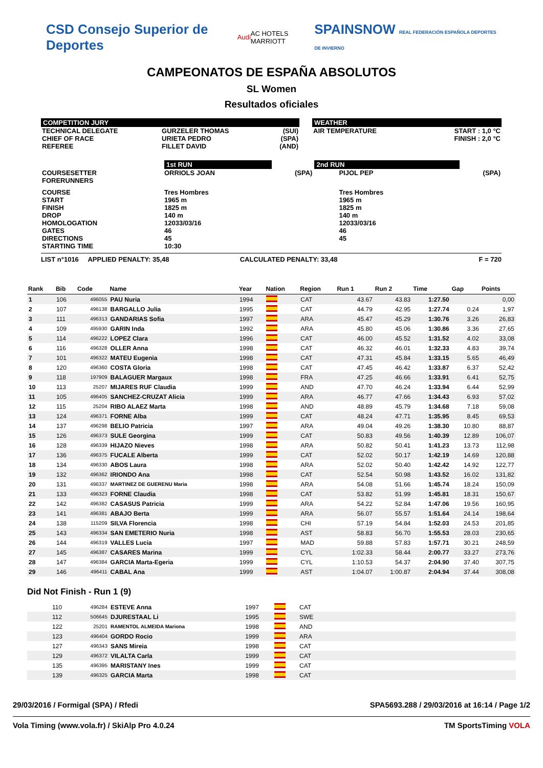CSD Consejo Superior de Deportes Audi AC HOTELS MARRIOTT SPAINSNOW REAL FEDERACIÓN ESPAÑOLA DEPORTES DE INVIERNO
CAMPEONATOS DE ESPAÑA ABSOLUTOS
SL Women
Resultados oficiales
COMPETITION JURY
| TECHNICAL DELEGATE | GURZELER THOMAS | (SUI) |
| CHIEF OF RACE | URIETA PEDRO | (SPA) |
| REFEREE | FILLET DAVID | (AND) |
WEATHER
| AIR TEMPERATURE | START : 1,0 °C FINISH : 2,0 °C |
| | 1st RUN | | 2nd RUN | |
| COURSESETTER FORERUNNERS | ORRIOLS JOAN | (SPA) | PIJOL PEP | (SPA) |
| COURSE START FINISH DROP HOMOLOGATION GATES DIRECTIONS STARTING TIME | Tres Hombres 1965 m 1825 m 140 m 12033/03/16 46 45 10:30 | | Tres Hombres 1965 m 1825 m 140 m 12033/03/16 46 45 | |
LIST n°1016 APPLIED PENALTY: 35,48 CALCULATED PENALTY: 33,48 F = 720
| Rank | Bib | Code | Name | Year | Nation | Region | Run 1 | Run 2 | Time | Gap | Points |
| --- | --- | --- | --- | --- | --- | --- | --- | --- | --- | --- | --- |
| 1 | 106 | 496055 | PAU Nuria | 1994 | | CAT | 43.67 | 43.83 | 1:27.50 | | 0,00 |
| 2 | 107 | 496138 | BARGALLO Julia | 1995 | | CAT | 44.79 | 42.95 | 1:27.74 | 0.24 | 1,97 |
| 3 | 111 | 496313 | GANDARIAS Sofia | 1997 | | ARA | 45.47 | 45.29 | 1:30.76 | 3.26 | 26,83 |
| 4 | 109 | 495930 | GARIN Inda | 1992 | | ARA | 45.80 | 45.06 | 1:30.86 | 3.36 | 27,65 |
| 5 | 114 | 496222 | LOPEZ Clara | 1996 | | CAT | 46.00 | 45.52 | 1:31.52 | 4.02 | 33,08 |
| 6 | 116 | 496328 | OLLER Anna | 1998 | | CAT | 46.32 | 46.01 | 1:32.33 | 4.83 | 39,74 |
| 7 | 101 | 496322 | MATEU Eugenia | 1998 | | CAT | 47.31 | 45.84 | 1:33.15 | 5.65 | 46,49 |
| 8 | 120 | 496360 | COSTA Gloria | 1998 | | CAT | 47.45 | 46.42 | 1:33.87 | 6.37 | 52,42 |
| 9 | 118 | 197909 | BALAGUER Margaux | 1998 | | FRA | 47.25 | 46.66 | 1:33.91 | 6.41 | 52,75 |
| 10 | 113 | 25207 | MIJARES RUF Claudia | 1999 | | AND | 47.70 | 46.24 | 1:33.94 | 6.44 | 52,99 |
| 11 | 105 | 496405 | SANCHEZ-CRUZAT Alicia | 1999 | | ARA | 46.77 | 47.66 | 1:34.43 | 6.93 | 57,02 |
| 12 | 115 | 25204 | RIBO ALAEZ Marta | 1998 | | AND | 48.89 | 45.79 | 1:34.68 | 7.18 | 59,08 |
| 13 | 124 | 496371 | FORNE Alba | 1999 | | CAT | 48.24 | 47.71 | 1:35.95 | 8.45 | 69,53 |
| 14 | 137 | 496298 | BELIO Patricia | 1997 | | ARA | 49.04 | 49.26 | 1:38.30 | 10.80 | 88,87 |
| 15 | 126 | 496373 | SULE Georgina | 1999 | | CAT | 50.83 | 49.56 | 1:40.39 | 12.89 | 106,07 |
| 16 | 128 | 496339 | HIJAZO Nieves | 1998 | | ARA | 50.82 | 50.41 | 1:41.23 | 13.73 | 112,98 |
| 17 | 136 | 496375 | FUCALE Alberta | 1999 | | CAT | 52.02 | 50.17 | 1:42.19 | 14.69 | 120,88 |
| 18 | 134 | 496330 | ABOS Laura | 1998 | | ARA | 52.02 | 50.40 | 1:42.42 | 14.92 | 122,77 |
| 19 | 132 | 496362 | IRIONDO Ana | 1998 | | CAT | 52.54 | 50.98 | 1:43.52 | 16.02 | 131,82 |
| 20 | 131 | 496337 | MARTINEZ DE GUERENU Maria | 1998 | | ARA | 54.08 | 51.66 | 1:45.74 | 18.24 | 150,09 |
| 21 | 133 | 496323 | FORNE Claudia | 1998 | | CAT | 53.82 | 51.99 | 1:45.81 | 18.31 | 150,67 |
| 22 | 142 | 496382 | CASASUS Patricia | 1999 | | ARA | 54.22 | 52.84 | 1:47.06 | 19.56 | 160,95 |
| 23 | 141 | 496381 | ABAJO Berta | 1999 | | ARA | 56.07 | 55.57 | 1:51.64 | 24.14 | 198,64 |
| 24 | 138 | 115209 | SILVA Florencia | 1998 | | CHI | 57.19 | 54.84 | 1:52.03 | 24.53 | 201,85 |
| 25 | 143 | 496334 | SAN EMETERIO Nuria | 1998 | | AST | 58.83 | 56.70 | 1:55.53 | 28.03 | 230,65 |
| 26 | 144 | 496319 | VALLES Lucia | 1997 | | MAD | 59.88 | 57.83 | 1:57.71 | 30.21 | 248,59 |
| 27 | 145 | 496387 | CASARES Marina | 1999 | | CYL | 1:02.33 | 58.44 | 2:00.77 | 33.27 | 273,76 |
| 28 | 147 | 496384 | GARCIA Marta-Egeria | 1999 | | CYL | 1:10.53 | 54.37 | 2:04.90 | 37.40 | 307,75 |
| 29 | 146 | 496411 | CABAL Ana | 1999 | | AST | 1:04.07 | 1:00.87 | 2:04.94 | 37.44 | 308,08 |
Did Not Finish - Run 1 (9)
| | 110 | 496284 | ESTEVE Anna | 1997 | | CAT |
| | 112 | 506645 | DJURESTAAL Li | 1995 | | SWE |
| | 122 | 25201 | RAMENTOL ALMEIDA Mariona | 1998 | | AND |
| | 123 | 496404 | GORDO Rocio | 1999 | | ARA |
| | 127 | 496343 | SANS Mireia | 1998 | | CAT |
| | 129 | 496372 | VILALTA Carla | 1999 | | CAT |
| | 135 | 496395 | MARISTANY Ines | 1999 | | CAT |
| | 139 | 496325 | GARCIA Marta | 1998 | | CAT |
29/03/2016 / Formigal (SPA) / Rfedi SPA5693.288 / 29/03/2016 at 16:14 / Page 1/2
Vola Timing (www.vola.fr) / SkiAlp Pro 4.0.24 TM SportsTiming VOLA